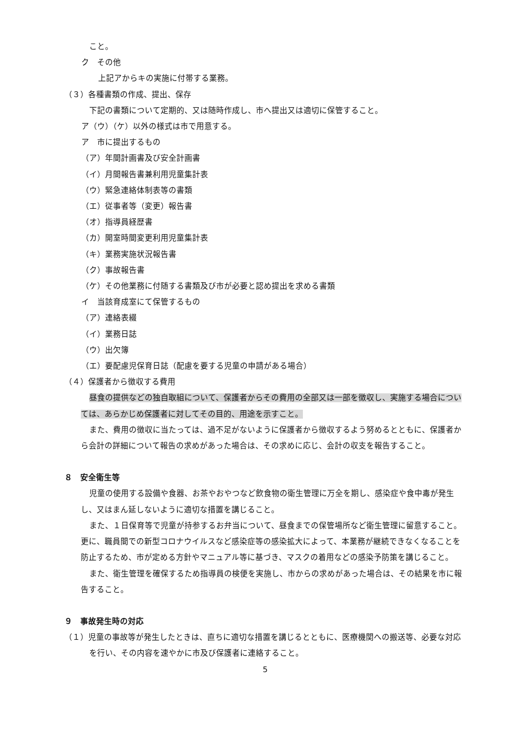こと。
ク　その他
上記アからキの実施に付帯する業務。
（３）各種書類の作成、提出、保存
下記の書類について定期的、又は随時作成し、市へ提出又は適切に保管すること。
ア（ウ）（ケ）以外の様式は市で用意する。
ア　市に提出するもの
（ア）年間計画書及び安全計画書
（イ）月間報告書兼利用児童集計表
（ウ）緊急連絡体制表等の書類
（エ）従事者等（変更）報告書
（オ）指導員経歴書
（カ）開室時間変更利用児童集計表
（キ）業務実施状況報告書
（ク）事故報告書
（ケ）その他業務に付随する書類及び市が必要と認め提出を求める書類
イ　当該育成室にて保管するもの
（ア）連絡表綴
（イ）業務日誌
（ウ）出欠簿
（エ）要配慮児保育日誌（配慮を要する児童の申請がある場合）
（４）保護者から徴収する費用
昼食の提供などの独自取組について、保護者からその費用の全部又は一部を徴収し、実施する場合については、あらかじめ保護者に対してその目的、用途を示すこと。
また、費用の徴収に当たっては、過不足がないように保護者から徴収するよう努めるとともに、保護者から会計の詳細について報告の求めがあった場合は、その求めに応じ、会計の収支を報告すること。
８　安全衛生等
児童の使用する設備や食器、お茶やおやつなど飲食物の衛生管理に万全を期し、感染症や食中毒が発生し、又はまん延しないように適切な措置を講じること。
また、１日保育等で児童が持参するお弁当について、昼食までの保管場所など衛生管理に留意すること。更に、職員間での新型コロナウイルスなど感染症等の感染拡大によって、本業務が継続できなくなることを防止するため、市が定める方針やマニュアル等に基づき、マスクの着用などの感染予防策を講じること。
また、衛生管理を確保するため指導員の検便を実施し、市からの求めがあった場合は、その結果を市に報告すること。
９　事故発生時の対応
（１）児童の事故等が発生したときは、直ちに適切な措置を講じるとともに、医療機関への搬送等、必要な対応を行い、その内容を速やかに市及び保護者に連絡すること。
5